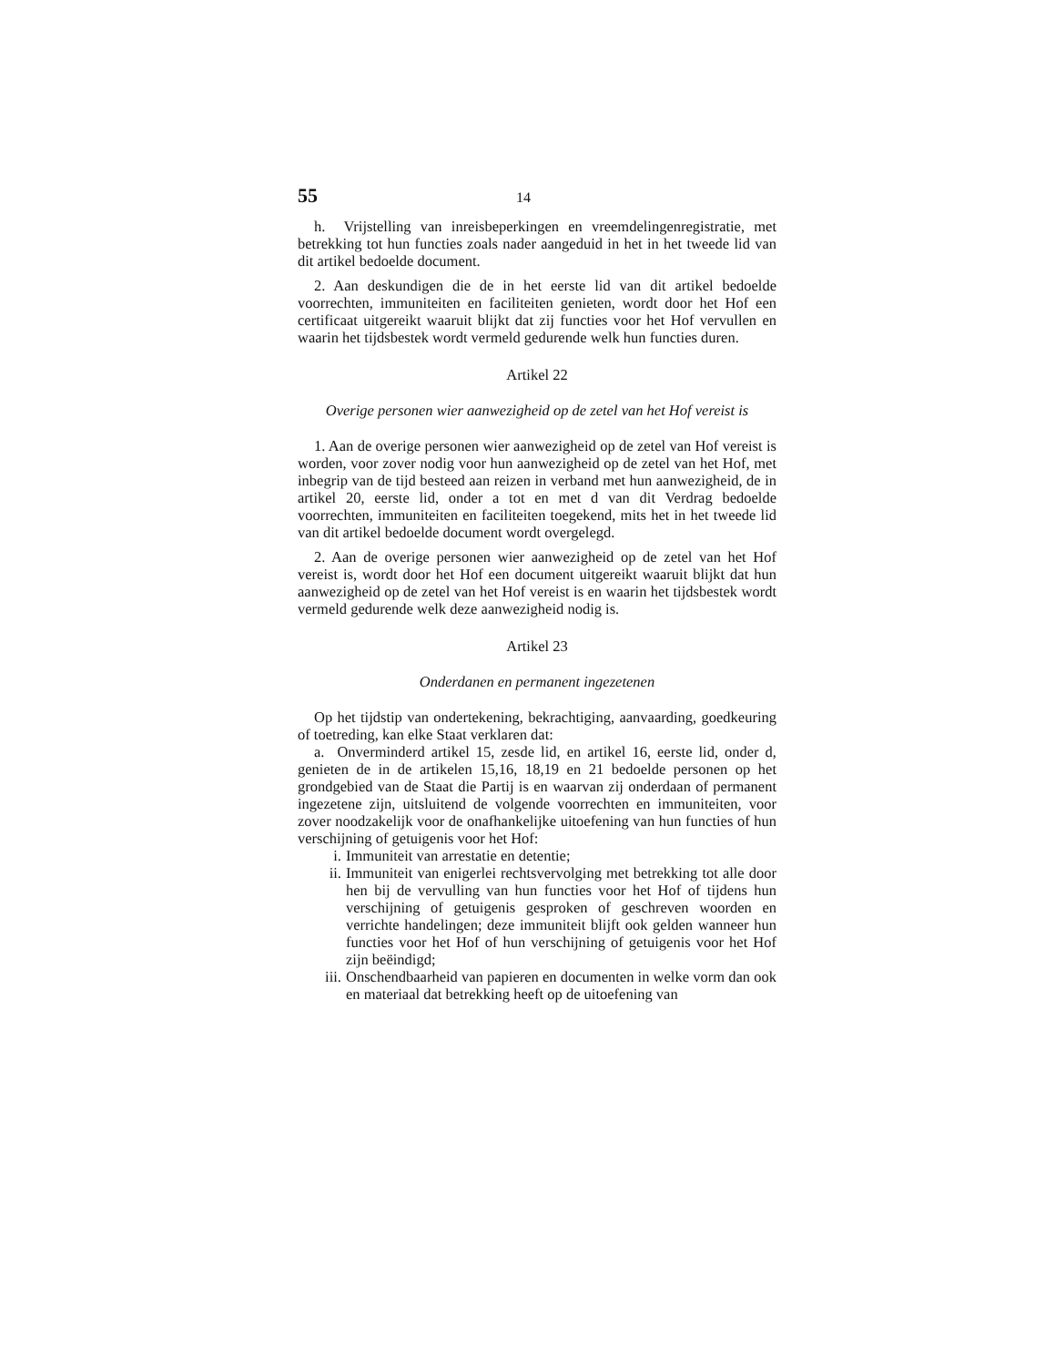55 14
h. Vrijstelling van inreisbeperkingen en vreemdelingenregistratie, met betrekking tot hun functies zoals nader aangeduid in het in het tweede lid van dit artikel bedoelde document.
2. Aan deskundigen die de in het eerste lid van dit artikel bedoelde voorrechten, immuniteiten en faciliteiten genieten, wordt door het Hof een certificaat uitgereikt waaruit blijkt dat zij functies voor het Hof vervullen en waarin het tijdsbestek wordt vermeld gedurende welk hun functies duren.
Artikel 22
Overige personen wier aanwezigheid op de zetel van het Hof vereist is
1. Aan de overige personen wier aanwezigheid op de zetel van Hof vereist is worden, voor zover nodig voor hun aanwezigheid op de zetel van het Hof, met inbegrip van de tijd besteed aan reizen in verband met hun aanwezigheid, de in artikel 20, eerste lid, onder a tot en met d van dit Verdrag bedoelde voorrechten, immuniteiten en faciliteiten toegekend, mits het in het tweede lid van dit artikel bedoelde document wordt overgelegd.
2. Aan de overige personen wier aanwezigheid op de zetel van het Hof vereist is, wordt door het Hof een document uitgereikt waaruit blijkt dat hun aanwezigheid op de zetel van het Hof vereist is en waarin het tijdsbestek wordt vermeld gedurende welk deze aanwezigheid nodig is.
Artikel 23
Onderdanen en permanent ingezetenen
Op het tijdstip van ondertekening, bekrachtiging, aanvaarding, goedkeuring of toetreding, kan elke Staat verklaren dat:
a. Onverminderd artikel 15, zesde lid, en artikel 16, eerste lid, onder d, genieten de in de artikelen 15,16, 18,19 en 21 bedoelde personen op het grondgebied van de Staat die Partij is en waarvan zij onderdaan of permanent ingezetene zijn, uitsluitend de volgende voorrechten en immuniteiten, voor zover noodzakelijk voor de onafhankelijke uitoefening van hun functies of hun verschijning of getuigenis voor het Hof:
i. Immuniteit van arrestatie en detentie;
ii. Immuniteit van enigerlei rechtsvervolging met betrekking tot alle door hen bij de vervulling van hun functies voor het Hof of tijdens hun verschijning of getuigenis gesproken of geschreven woorden en verrichte handelingen; deze immuniteit blijft ook gelden wanneer hun functies voor het Hof of hun verschijning of getuigenis voor het Hof zijn beëindigd;
iii. Onschendbaarheid van papieren en documenten in welke vorm dan ook en materiaal dat betrekking heeft op de uitoefening van